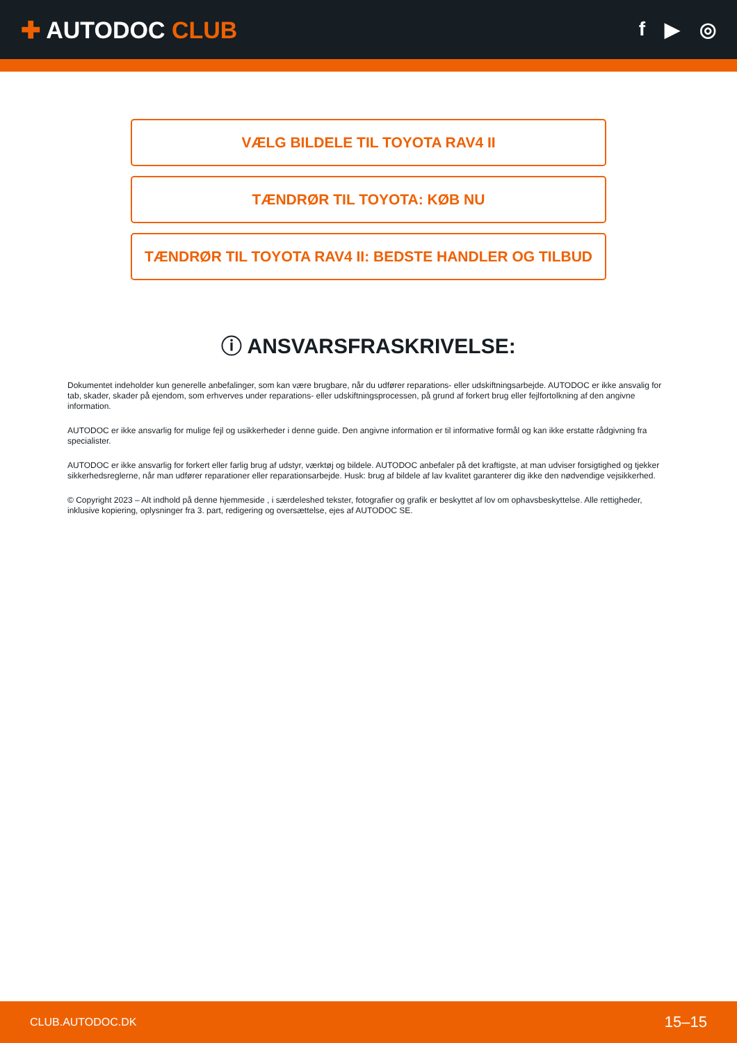✚ AUTODOC CLUB
f ▶ ◎
VÆLG BILDELE TIL TOYOTA RAV4 II
TÆNDRØR TIL TOYOTA: KØB NU
TÆNDRØR TIL TOYOTA RAV4 II: BEDSTE HANDLER OG TILBUD
ⓘ ANSVARSFRASKRIVELSE:
Dokumentet indeholder kun generelle anbefalinger, som kan være brugbare, når du udfører reparations- eller udskiftningsarbejde. AUTODOC er ikke ansvalig for tab, skader, skader på ejendom, som erhverves under reparations- eller udskiftningsprocessen, på grund af forkert brug eller fejlfortolkning af den angivne information.
AUTODOC er ikke ansvarlig for mulige fejl og usikkerheder i denne guide. Den angivne information er til informative formål og kan ikke erstatte rådgivning fra specialister.
AUTODOC er ikke ansvarlig for forkert eller farlig brug af udstyr, værktøj og bildele. AUTODOC anbefaler på det kraftigste, at man udviser forsigtighed og tjekker sikkerhedsreglerne, når man udfører reparationer eller reparationsarbejde. Husk: brug af bildele af lav kvalitet garanterer dig ikke den nødvendige vejsikkerhed.
© Copyright 2023 – Alt indhold på denne hjemmeside , i særdeleshed tekster, fotografier og grafik er beskyttet af lov om ophavsbeskyttelse. Alle rettigheder, inklusive kopiering, oplysninger fra 3. part, redigering og oversættelse, ejes af AUTODOC SE.
CLUB.AUTODOC.DK 15–15